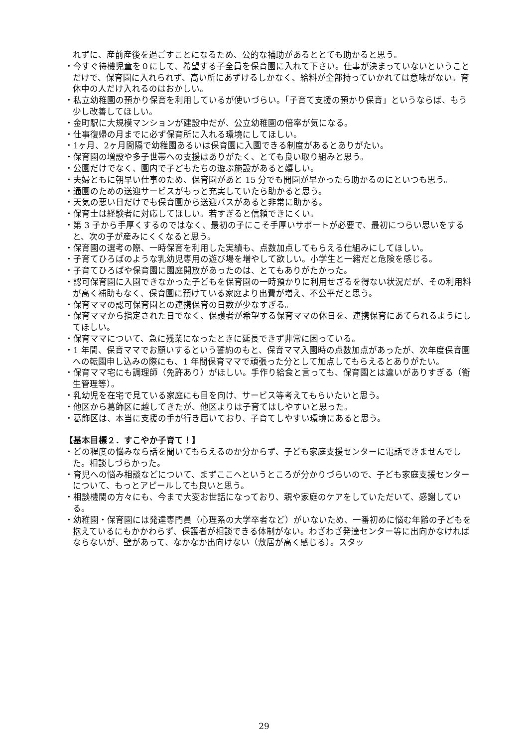れずに、産前産後を過ごすことになるため、公的な補助があるととても助かると思う。
・今すぐ待機児童を０にして、希望する子全員を保育園に入れて下さい。仕事が決まっていないということだけで、保育園に入れられず、高い所にあずけるしかなく、給料が全部持っていかれては意味がない。育休中の人だけ入れるのはおかしい。
・私立幼稚園の預かり保育を利用しているが使いづらい。「子育て支援の預かり保育」というならば、もう少し改善してほしい。
・金町駅に大規模マンションが建設中だが、公立幼稚園の倍率が気になる。
・仕事復帰の月までに必ず保育所に入れる環境にしてほしい。
・1ヶ月、2ヶ月間隔で幼稚園あるいは保育園に入園できる制度があるとありがたい。
・保育園の増設や多子世帯への支援はありがたく、とても良い取り組みと思う。
・公園だけでなく、園内で子どもたちの遊ぶ施設があると嬉しい。
・夫婦ともに朝早い仕事のため、保育園があと 15 分でも開園が早かったら助かるのにといつも思う。
・通園のための送迎サービスがもっと充実していたら助かると思う。
・天気の悪い日だけでも保育園から送迎バスがあると非常に助かる。
・保育士は経験者に対応してほしい。若すぎると信頼できにくい。
・第 3 子から手厚くするのではなく、最初の子にこそ手厚いサポートが必要で、最初につらい思いをすると、次の子が産みにくくなると思う。
・保育園の選考の際、一時保育を利用した実績も、点数加点してもらえる仕組みにしてほしい。
・子育てひろばのような乳幼児専用の遊び場を増やして欲しい。小学生と一緒だと危険を感じる。
・子育てひろばや保育園に園庭開放があったのは、とてもありがたかった。
・認可保育園に入園できなかった子どもを保育園の一時預かりに利用せざるを得ない状況だが、その利用料が高く補助もなく、保育園に預けている家庭より出費が増え、不公平だと思う。
・保育ママの認可保育園との連携保育の日数が少なすぎる。
・保育ママから指定された日でなく、保護者が希望する保育ママの休日を、連携保育にあてられるようにしてほしい。
・保育ママについて、急に残業になったときに延長できず非常に困っている。
・1 年間、保育ママでお願いするという誓約のもと、保育ママ入園時の点数加点があったが、次年度保育園への転園申し込みの際にも、1 年間保育ママで頑張った分として加点してもらえるとありがたい。
・保育ママ宅にも調理師（免許あり）がほしい。手作り給食と言っても、保育園とは違いがありすぎる（衛生管理等）。
・乳幼児を在宅で見ている家庭にも目を向け、サービス等考えてもらいたいと思う。
・他区から葛飾区に越してきたが、他区よりは子育てはしやすいと思った。
・葛飾区は、本当に支援の手が行き届いており、子育てしやすい環境にあると思う。
【基本目標２．すこやか子育て！】
・どの程度の悩みなら話を聞いてもらえるのか分からず、子ども家庭支援センターに電話できませんでした。相談しづらかった。
・育児への悩み相談などについて、まずここへというところが分かりづらいので、子ども家庭支援センターについて、もっとアピールしても良いと思う。
・相談機関の方々にも、今まで大変お世話になっており、親や家庭のケアをしていただいて、感謝している。
・幼稚園・保育園には発達専門員（心理系の大学卒者など）がいないため、一番初めに悩む年齢の子どもを抱えているにもかかわらず、保護者が相談できる体制がない。わざわざ発達センター等に出向かなければならないが、壁があって、なかなか出向けない（敷居が高く感じる）。スタッ
29